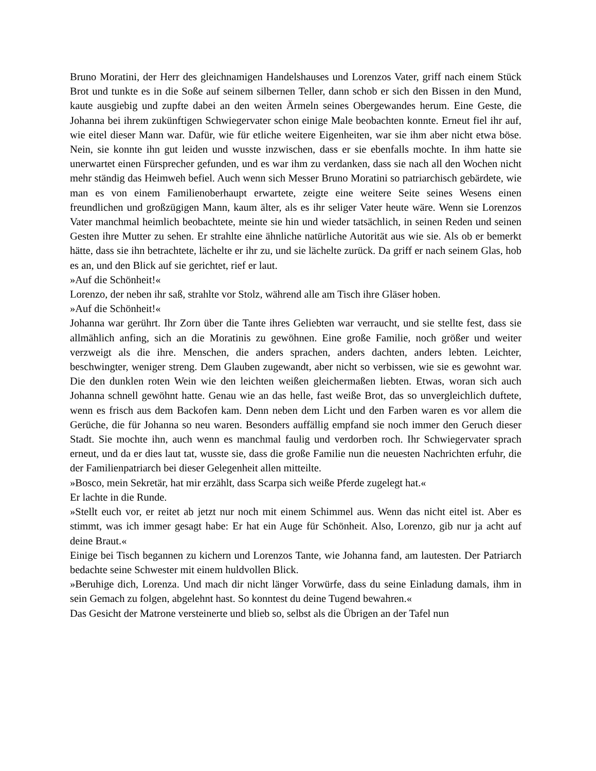Bruno Moratini, der Herr des gleichnamigen Handelshauses und Lorenzos Vater, griff nach einem Stück Brot und tunkte es in die Soße auf seinem silbernen Teller, dann schob er sich den Bissen in den Mund, kaute ausgiebig und zupfte dabei an den weiten Ärmeln seines Obergewandes herum. Eine Geste, die Johanna bei ihrem zukünftigen Schwiegervater schon einige Male beobachten konnte. Erneut fiel ihr auf, wie eitel dieser Mann war. Dafür, wie für etliche weitere Eigenheiten, war sie ihm aber nicht etwa böse. Nein, sie konnte ihn gut leiden und wusste inzwischen, dass er sie ebenfalls mochte. In ihm hatte sie unerwartet einen Fürsprecher gefunden, und es war ihm zu verdanken, dass sie nach all den Wochen nicht mehr ständig das Heimweh befiel. Auch wenn sich Messer Bruno Moratini so patriarchisch gebärdete, wie man es von einem Familienoberhaupt erwartete, zeigte eine weitere Seite seines Wesens einen freundlichen und großzügigen Mann, kaum älter, als es ihr seliger Vater heute wäre. Wenn sie Lorenzos Vater manchmal heimlich beobachtete, meinte sie hin und wieder tatsächlich, in seinen Reden und seinen Gesten ihre Mutter zu sehen. Er strahlte eine ähnliche natürliche Autorität aus wie sie. Als ob er bemerkt hätte, dass sie ihn betrachtete, lächelte er ihr zu, und sie lächelte zurück. Da griff er nach seinem Glas, hob es an, und den Blick auf sie gerichtet, rief er laut.
»Auf die Schönheit!«
Lorenzo, der neben ihr saß, strahlte vor Stolz, während alle am Tisch ihre Gläser hoben.
»Auf die Schönheit!«
Johanna war gerührt. Ihr Zorn über die Tante ihres Geliebten war verraucht, und sie stellte fest, dass sie allmählich anfing, sich an die Moratinis zu gewöhnen. Eine große Familie, noch größer und weiter verzweigt als die ihre. Menschen, die anders sprachen, anders dachten, anders lebten. Leichter, beschwingter, weniger streng. Dem Glauben zugewandt, aber nicht so verbissen, wie sie es gewohnt war. Die den dunklen roten Wein wie den leichten weißen gleichermaßen liebten. Etwas, woran sich auch Johanna schnell gewöhnt hatte. Genau wie an das helle, fast weiße Brot, das so unvergleichlich duftete, wenn es frisch aus dem Backofen kam. Denn neben dem Licht und den Farben waren es vor allem die Gerüche, die für Johanna so neu waren. Besonders auffällig empfand sie noch immer den Geruch dieser Stadt. Sie mochte ihn, auch wenn es manchmal faulig und verdorben roch. Ihr Schwiegervater sprach erneut, und da er dies laut tat, wusste sie, dass die große Familie nun die neuesten Nachrichten erfuhr, die der Familienpatriarch bei dieser Gelegenheit allen mitteilte.
»Bosco, mein Sekretär, hat mir erzählt, dass Scarpa sich weiße Pferde zugelegt hat.«
Er lachte in die Runde.
»Stellt euch vor, er reitet ab jetzt nur noch mit einem Schimmel aus. Wenn das nicht eitel ist. Aber es stimmt, was ich immer gesagt habe: Er hat ein Auge für Schönheit. Also, Lorenzo, gib nur ja acht auf deine Braut.«
Einige bei Tisch begannen zu kichern und Lorenzos Tante, wie Johanna fand, am lautesten. Der Patriarch bedachte seine Schwester mit einem huldvollen Blick.
»Beruhige dich, Lorenza. Und mach dir nicht länger Vorwürfe, dass du seine Einladung damals, ihm in sein Gemach zu folgen, abgelehnt hast. So konntest du deine Tugend bewahren.«
Das Gesicht der Matrone versteinerte und blieb so, selbst als die Übrigen an der Tafel nun